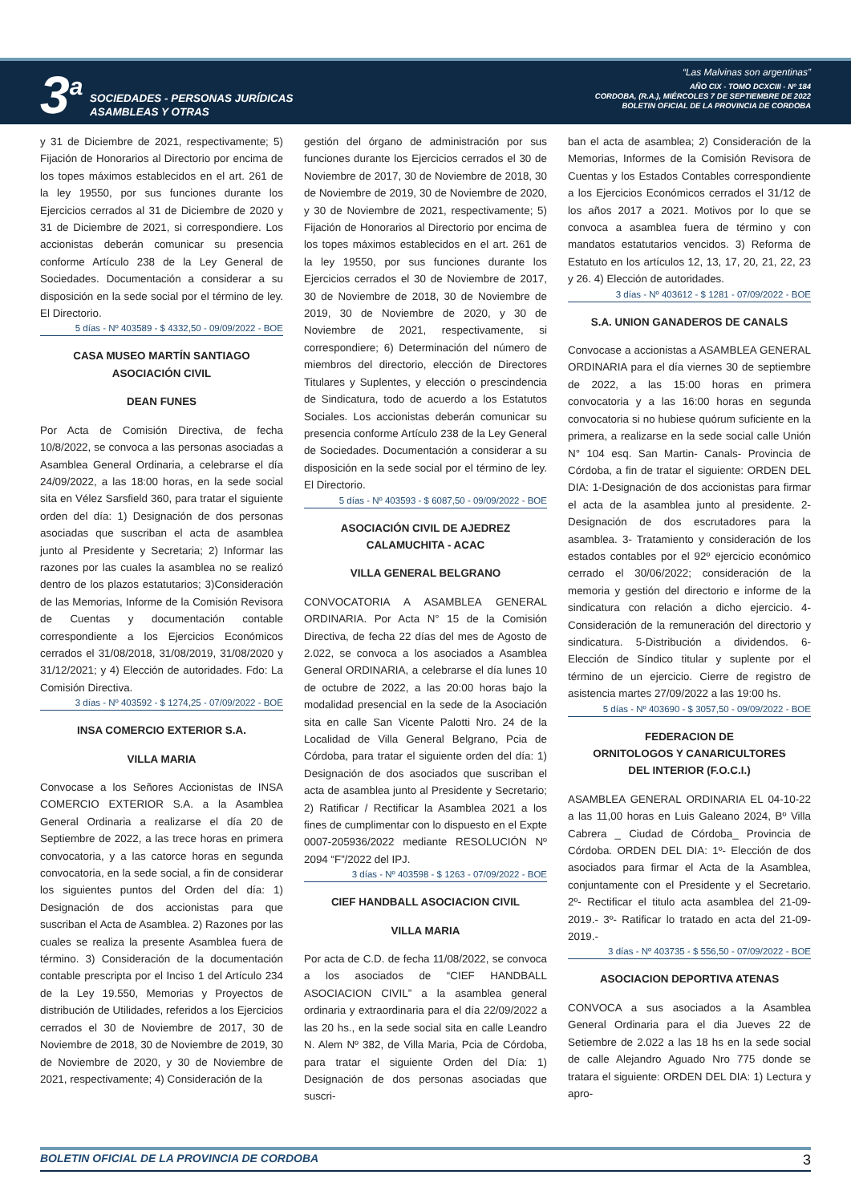3<sup>a</sup>
SOCIEDADES - PERSONAS JURÍDICAS
ASAMBLEAS Y OTRAS
“Las Malvinas son argentinas”
AÑO CIX - TOMO DCXCIII - Nº 184
CORDOBA, (R.A.), MIÉRCOLES 7 DE SEPTIEMBRE DE 2022
BOLETIN OFICIAL DE LA PROVINCIA DE CORDOBA
y 31 de Diciembre de 2021, respectivamente; 5) Fijación de Honorarios al Directorio por encima de los topes máximos establecidos en el art. 261 de la ley 19550, por sus funciones durante los Ejercicios cerrados al 31 de Diciembre de 2020 y 31 de Diciembre de 2021, si correspondiere. Los accionistas deberán comunicar su presencia conforme Artículo 238 de la Ley General de Sociedades. Documentación a considerar a su disposición en la sede social por el término de ley. El Directorio.
5 días - Nº 403589 - $ 4332,50 - 09/09/2022 - BOE
CASA MUSEO MARTÍN SANTIAGO
ASOCIACIÓN CIVIL
DEAN FUNES
Por Acta de Comisión Directiva, de fecha 10/8/2022, se convoca a las personas asociadas a Asamblea General Ordinaria, a celebrarse el día 24/09/2022, a las 18:00 horas, en la sede social sita en Vélez Sarsfield 360, para tratar el siguiente orden del día: 1) Designación de dos personas asociadas que suscriban el acta de asamblea junto al Presidente y Secretaria; 2) Informar las razones por las cuales la asamblea no se realizó dentro de los plazos estatutarios; 3)Consideración de las Memorias, Informe de la Comisión Revisora de Cuentas y documentación contable correspondiente a los Ejercicios Económicos cerrados el 31/08/2018, 31/08/2019, 31/08/2020 y 31/12/2021; y 4) Elección de autoridades. Fdo: La Comisión Directiva.
3 días - Nº 403592 - $ 1274,25 - 07/09/2022 - BOE
INSA COMERCIO EXTERIOR S.A.
VILLA MARIA
Convocase a los Señores Accionistas de INSA COMERCIO EXTERIOR S.A. a la Asamblea General Ordinaria a realizarse el día 20 de Septiembre de 2022, a las trece horas en primera convocatoria, y a las catorce horas en segunda convocatoria, en la sede social, a fin de considerar los siguientes puntos del Orden del día: 1) Designación de dos accionistas para que suscriban el Acta de Asamblea. 2) Razones por las cuales se realiza la presente Asamblea fuera de término. 3) Consideración de la documentación contable prescripta por el Inciso 1 del Artículo 234 de la Ley 19.550, Memorias y Proyectos de distribución de Utilidades, referidos a los Ejercicios cerrados el 30 de Noviembre de 2017, 30 de Noviembre de 2018, 30 de Noviembre de 2019, 30 de Noviembre de 2020, y 30 de Noviembre de 2021, respectivamente; 4) Consideración de la
gestión del órgano de administración por sus funciones durante los Ejercicios cerrados el 30 de Noviembre de 2017, 30 de Noviembre de 2018, 30 de Noviembre de 2019, 30 de Noviembre de 2020, y 30 de Noviembre de 2021, respectivamente; 5) Fijación de Honorarios al Directorio por encima de los topes máximos establecidos en el art. 261 de la ley 19550, por sus funciones durante los Ejercicios cerrados el 30 de Noviembre de 2017, 30 de Noviembre de 2018, 30 de Noviembre de 2019, 30 de Noviembre de 2020, y 30 de Noviembre de 2021, respectivamente, si correspondiere; 6) Determinación del número de miembros del directorio, elección de Directores Titulares y Suplentes, y elección o prescindencia de Sindicatura, todo de acuerdo a los Estatutos Sociales. Los accionistas deberán comunicar su presencia conforme Artículo 238 de la Ley General de Sociedades. Documentación a considerar a su disposición en la sede social por el término de ley. El Directorio.
5 días - Nº 403593 - $ 6087,50 - 09/09/2022 - BOE
ASOCIACIÓN CIVIL DE AJEDREZ
CALAMUCHITA - ACAC
VILLA GENERAL BELGRANO
CONVOCATORIA A ASAMBLEA GENERAL ORDINARIA. Por Acta N° 15 de la Comisión Directiva, de fecha 22 días del mes de Agosto de 2.022, se convoca a los asociados a Asamblea General ORDINARIA, a celebrarse el día lunes 10 de octubre de 2022, a las 20:00 horas bajo la modalidad presencial en la sede de la Asociación sita en calle San Vicente Palotti Nro. 24 de la Localidad de Villa General Belgrano, Pcia de Córdoba, para tratar el siguiente orden del día: 1) Designación de dos asociados que suscriban el acta de asamblea junto al Presidente y Secretario; 2) Ratificar / Rectificar la Asamblea 2021 a los fines de cumplimentar con lo dispuesto en el Expte 0007-205936/2022 mediante RESOLUCIÓN Nº 2094 “F”/2022 del IPJ.
3 días - Nº 403598 - $ 1263 - 07/09/2022 - BOE
CIEF HANDBALL ASOCIACION CIVIL
VILLA MARIA
Por acta de C.D. de fecha 11/08/2022, se convoca a los asociados de “CIEF HANDBALL ASOCIACION CIVIL” a la asamblea general ordinaria y extraordinaria para el día 22/09/2022 a las 20 hs., en la sede social sita en calle Leandro N. Alem Nº 382, de Villa Maria, Pcia de Córdoba, para tratar el siguiente Orden del Día: 1) Designación de dos personas asociadas que suscri-
ban el acta de asamblea; 2) Consideración de la Memorias, Informes de la Comisión Revisora de Cuentas y los Estados Contables correspondiente a los Ejercicios Económicos cerrados el 31/12 de los años 2017 a 2021. Motivos por lo que se convoca a asamblea fuera de término y con mandatos estatutarios vencidos. 3) Reforma de Estatuto en los artículos 12, 13, 17, 20, 21, 22, 23 y 26. 4) Elección de autoridades.
3 días - Nº 403612 - $ 1281 - 07/09/2022 - BOE
S.A. UNION GANADEROS DE CANALS
Convocase a accionistas a ASAMBLEA GENERAL ORDINARIA para el día viernes 30 de septiembre de 2022, a las 15:00 horas en primera convocatoria y a las 16:00 horas en segunda convocatoria si no hubiese quórum suficiente en la primera, a realizarse en la sede social calle Unión N° 104 esq. San Martin- Canals- Provincia de Córdoba, a fin de tratar el siguiente: ORDEN DEL DIA: 1-Designación de dos accionistas para firmar el acta de la asamblea junto al presidente. 2-Designación de dos escrutadores para la asamblea. 3- Tratamiento y consideración de los estados contables por el 92º ejercicio económico cerrado el 30/06/2022; consideración de la memoria y gestión del directorio e informe de la sindicatura con relación a dicho ejercicio. 4-Consideración de la remuneración del directorio y sindicatura. 5-Distribución a dividendos. 6- Elección de Síndico titular y suplente por el término de un ejercicio. Cierre de registro de asistencia martes 27/09/2022 a las 19:00 hs.
5 días - Nº 403690 - $ 3057,50 - 09/09/2022 - BOE
FEDERACION DE
ORNITOLOGOS Y CANARICULTORES
DEL INTERIOR (F.O.C.I.)
ASAMBLEA GENERAL ORDINARIA EL 04-10-22 a las 11,00 horas en Luis Galeano 2024, Bº Villa Cabrera _ Ciudad de Córdoba_ Provincia de Córdoba. ORDEN DEL DIA: 1º- Elección de dos asociados para firmar el Acta de la Asamblea, conjuntamente con el Presidente y el Secretario. 2º- Rectificar el titulo acta asamblea del 21-09-2019.- 3º- Ratificar lo tratado en acta del 21-09-2019.-
3 días - Nº 403735 - $ 556,50 - 07/09/2022 - BOE
ASOCIACION DEPORTIVA ATENAS
CONVOCA a sus asociados a la Asamblea General Ordinaria para el dia Jueves 22 de Setiembre de 2.022 a las 18 hs en la sede social de calle Alejandro Aguado Nro 775 donde se tratara el siguiente: ORDEN DEL DIA: 1) Lectura y apro-
BOLETIN OFICIAL DE LA PROVINCIA DE CORDOBA 3